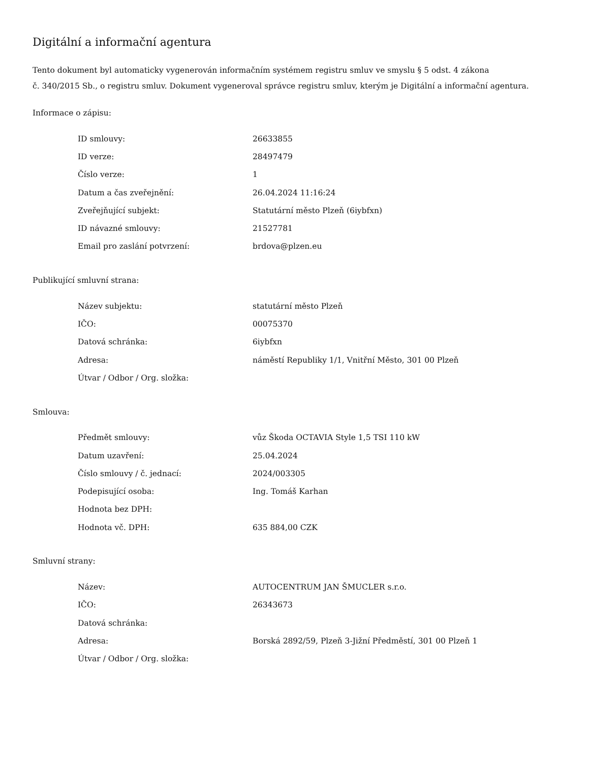Digitální a informační agentura
Tento dokument byl automaticky vygenerován informačním systémem registru smluv ve smyslu § 5 odst. 4 zákona
č. 340/2015 Sb., o registru smluv. Dokument vygeneroval správce registru smluv, kterým je Digitální a informační agentura.
Informace o zápisu:
| ID smlouvy: | 26633855 |
| ID verze: | 28497479 |
| Číslo verze: | 1 |
| Datum a čas zveřejnění: | 26.04.2024 11:16:24 |
| Zveřejňující subjekt: | Statutární město Plzeň (6iybfxn) |
| ID návazné smlouvy: | 21527781 |
| Email pro zaslání potvrzení: | brdova@plzen.eu |
Publikující smluvní strana:
| Název subjektu: | statutární město Plzeň |
| IČO: | 00075370 |
| Datová schránka: | 6iybfxn |
| Adresa: | náměstí Republiky 1/1, Vnitřní Město, 301 00 Plzeň |
| Útvar / Odbor / Org. složka: | |
Smlouva:
| Předmět smlouvy: | vůz Škoda OCTAVIA Style 1,5 TSI 110 kW |
| Datum uzavření: | 25.04.2024 |
| Číslo smlouvy / č. jednací: | 2024/003305 |
| Podepisující osoba: | Ing. Tomáš Karhan |
| Hodnota bez DPH: | |
| Hodnota vč. DPH: | 635 884,00 CZK |
Smluvní strany:
| Název: | AUTOCENTRUM JAN ŠMUCLER s.r.o. |
| IČO: | 26343673 |
| Datová schránka: | |
| Adresa: | Borská 2892/59, Plzeň 3-Jižní Předměstí, 301 00 Plzeň 1 |
| Útvar / Odbor / Org. složka: | |